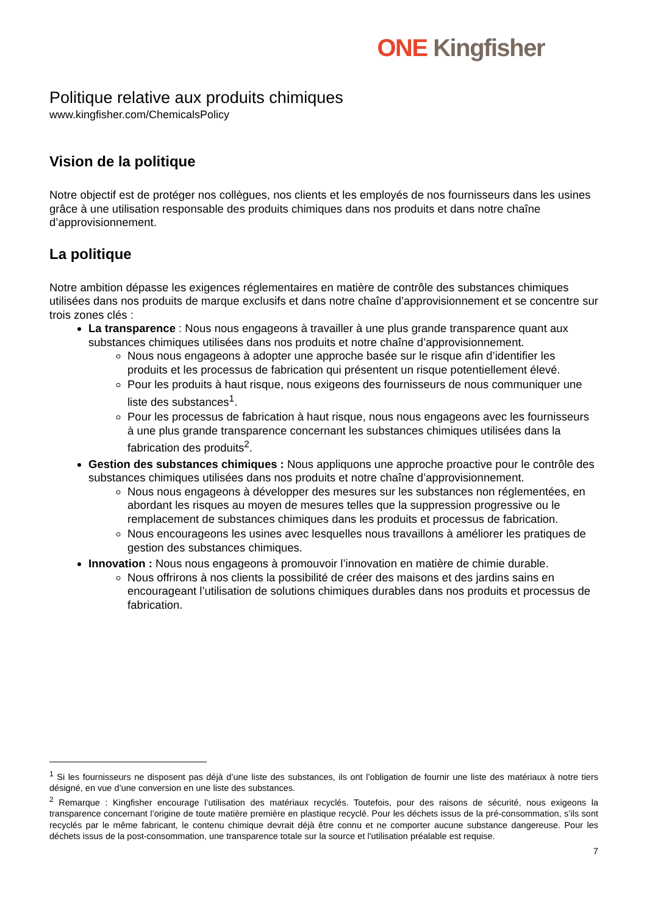ONE Kingfisher
Politique relative aux produits chimiques
www.kingfisher.com/ChemicalsPolicy
Vision de la politique
Notre objectif est de protéger nos collègues, nos clients et les employés de nos fournisseurs dans les usines grâce à une utilisation responsable des produits chimiques dans nos produits et dans notre chaîne d’approvisionnement.
La politique
Notre ambition dépasse les exigences réglementaires en matière de contrôle des substances chimiques utilisées dans nos produits de marque exclusifs et dans notre chaîne d’approvisionnement et se concentre sur trois zones clés :
La transparence : Nous nous engageons à travailler à une plus grande transparence quant aux substances chimiques utilisées dans nos produits et notre chaîne d’approvisionnement.
Nous nous engageons à adopter une approche basée sur le risque afin d’identifier les produits et les processus de fabrication qui présentent un risque potentiellement élevé.
Pour les produits à haut risque, nous exigeons des fournisseurs de nous communiquer une liste des substances<sup>1</sup>.
Pour les processus de fabrication à haut risque, nous nous engageons avec les fournisseurs à une plus grande transparence concernant les substances chimiques utilisées dans la fabrication des produits<sup>2</sup>.
Gestion des substances chimiques : Nous appliquons une approche proactive pour le contrôle des substances chimiques utilisées dans nos produits et notre chaîne d’approvisionnement.
Nous nous engageons à développer des mesures sur les substances non réglementées, en abordant les risques au moyen de mesures telles que la suppression progressive ou le remplacement de substances chimiques dans les produits et processus de fabrication.
Nous encourageons les usines avec lesquelles nous travaillons à améliorer les pratiques de gestion des substances chimiques.
Innovation : Nous nous engageons à promouvoir l’innovation en matière de chimie durable.
Nous offrirons à nos clients la possibilité de créer des maisons et des jardins sains en encourageant l’utilisation de solutions chimiques durables dans nos produits et processus de fabrication.
<sup>1</sup> Si les fournisseurs ne disposent pas déjà d’une liste des substances, ils ont l’obligation de fournir une liste des matériaux à notre tiers désigné, en vue d’une conversion en une liste des substances.
<sup>2</sup> Remarque : Kingfisher encourage l’utilisation des matériaux recyclés. Toutefois, pour des raisons de sécurité, nous exigeons la transparence concernant l’origine de toute matière première en plastique recyclé. Pour les déchets issus de la pré-consommation, s’ils sont recyclés par le même fabricant, le contenu chimique devrait déjà être connu et ne comporter aucune substance dangereuse. Pour les déchets issus de la post-consommation, une transparence totale sur la source et l'utilisation préalable est requise.
7